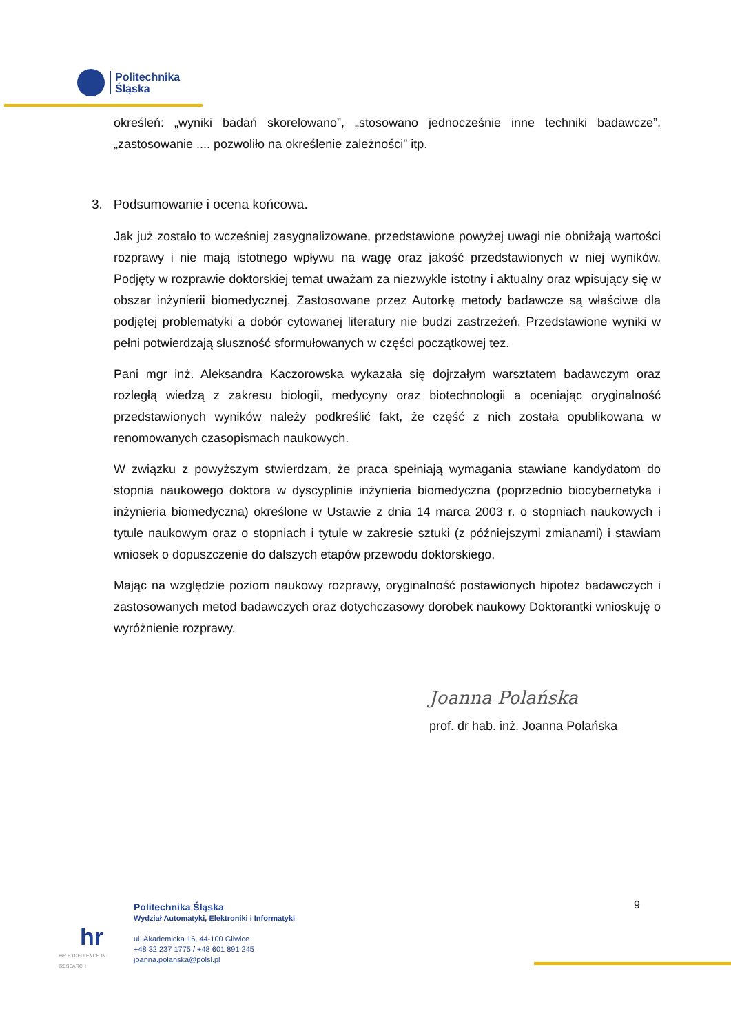Politechnika
Śląska
określeń: „wyniki badań skorelowano”, „stosowano jednocześnie inne techniki badawcze”, „zastosowanie .... pozwoliło na określenie zależności” itp.
3. Podsumowanie i ocena końcowa.
Jak już zostało to wcześniej zasygnalizowane, przedstawione powyżej uwagi nie obniżają wartości rozprawy i nie mają istotnego wpływu na wagę oraz jakość przedstawionych w niej wyników. Podjęty w rozprawie doktorskiej temat uważam za niezwykle istotny i aktualny oraz wpisujący się w obszar inżynierii biomedycznej. Zastosowane przez Autorkę metody badawcze są właściwe dla podjętej problematyki a dobór cytowanej literatury nie budzi zastrzeżeń. Przedstawione wyniki w pełni potwierdzają słuszność sformułowanych w części początkowej tez.
Pani mgr inż. Aleksandra Kaczorowska wykazała się dojrzałym warsztatem badawczym oraz rozległą wiedzą z zakresu biologii, medycyny oraz biotechnologii a oceniając oryginalność przedstawionych wyników należy podkreślić fakt, że część z nich została opublikowana w renomowanych czasopismach naukowych.
W związku z powyższym stwierdzam, że praca spełniają wymagania stawiane kandydatom do stopnia naukowego doktora w dyscyplinie inżynieria biomedyczna (poprzednio biocybernetyka i inżynieria biomedyczna) określone w Ustawie z dnia 14 marca 2003 r. o stopniach naukowych i tytule naukowym oraz o stopniach i tytule w zakresie sztuki (z późniejszymi zmianami) i stawiam wniosek o dopuszczenie do dalszych etapów przewodu doktorskiego.
Mając na względzie poziom naukowy rozprawy, oryginalność postawionych hipotez badawczych i zastosowanych metod badawczych oraz dotychczasowy dorobek naukowy Doktorantki wnioskuję o wyróżnienie rozprawy.
Joanna Polańska
prof. dr hab. inż. Joanna Polańska
9
hr
HR EXCELLENCE IN RESEARCH
Politechnika Śląska
Wydział Automatyki, Elektroniki i Informatyki
ul. Akademicka 16, 44-100 Gliwice
+48 32 237 1775 / +48 601 891 245
joanna.polanska@polsl.pl